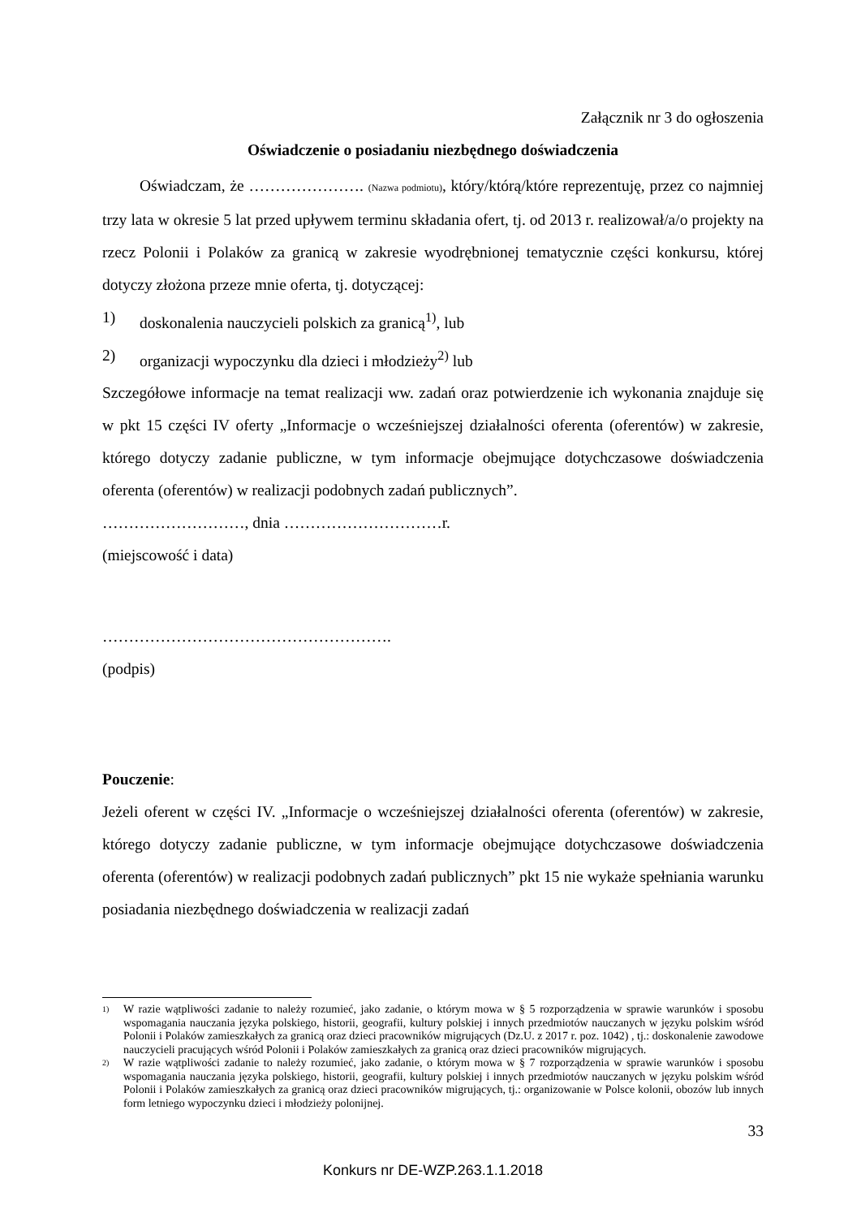Załącznik nr 3 do ogłoszenia
Oświadczenie o posiadaniu niezbędnego doświadczenia
Oświadczam, że …………………. (Nazwa podmiotu), który/którą/które reprezentuję, przez co najmniej trzy lata w okresie 5 lat przed upływem terminu składania ofert, tj. od 2013 r. realizował/a/o projekty na rzecz Polonii i Polaków za granicą w zakresie wyodrębnionej tematycznie części konkursu, której dotyczy złożona przeze mnie oferta, tj. dotyczącej:
1) doskonalenia nauczycieli polskich za granicą<sup>1)</sup>, lub
2) organizacji wypoczynku dla dzieci i młodzieży<sup>2)</sup> lub
Szczegółowe informacje na temat realizacji ww. zadań oraz potwierdzenie ich wykonania znajduje się w pkt 15 części IV oferty „Informacje o wcześniejszej działalności oferenta (oferentów) w zakresie, którego dotyczy zadanie publiczne, w tym informacje obejmujące dotychczasowe doświadczenia oferenta (oferentów) w realizacji podobnych zadań publicznych”.
………………………, dnia …………………………r.
(miejscowość i data)
……………………………………………….
(podpis)
Pouczenie:
Jeżeli oferent w części IV. „Informacje o wcześniejszej działalności oferenta (oferentów) w zakresie, którego dotyczy zadanie publiczne, w tym informacje obejmujące dotychczasowe doświadczenia oferenta (oferentów) w realizacji podobnych zadań publicznych” pkt 15 nie wykaże spełniania warunku posiadania niezbędnego doświadczenia w realizacji zadań
<sup>1)</sup> W razie wątpliwości zadanie to należy rozumieć, jako zadanie, o którym mowa w § 5 rozporządzenia w sprawie warunków i sposobu wspomagania nauczania języka polskiego, historii, geografii, kultury polskiej i innych przedmiotów nauczanych w języku polskim wśród Polonii i Polaków zamieszkałych za granicą oraz dzieci pracowników migrujących (Dz.U. z 2017 r. poz. 1042) , tj.: doskonalenie zawodowe nauczycieli pracujących wśród Polonii i Polaków zamieszkałych za granicą oraz dzieci pracowników migrujących.
<sup>2)</sup> W razie wątpliwości zadanie to należy rozumieć, jako zadanie, o którym mowa w § 7 rozporządzenia w sprawie warunków i sposobu wspomagania nauczania języka polskiego, historii, geografii, kultury polskiej i innych przedmiotów nauczanych w języku polskim wśród Polonii i Polaków zamieszkałych za granicą oraz dzieci pracowników migrujących, tj.: organizowanie w Polsce kolonii, obozów lub innych form letniego wypoczynku dzieci i młodzieży polonijnej.
33
Konkurs nr DE-WZP.263.1.1.2018